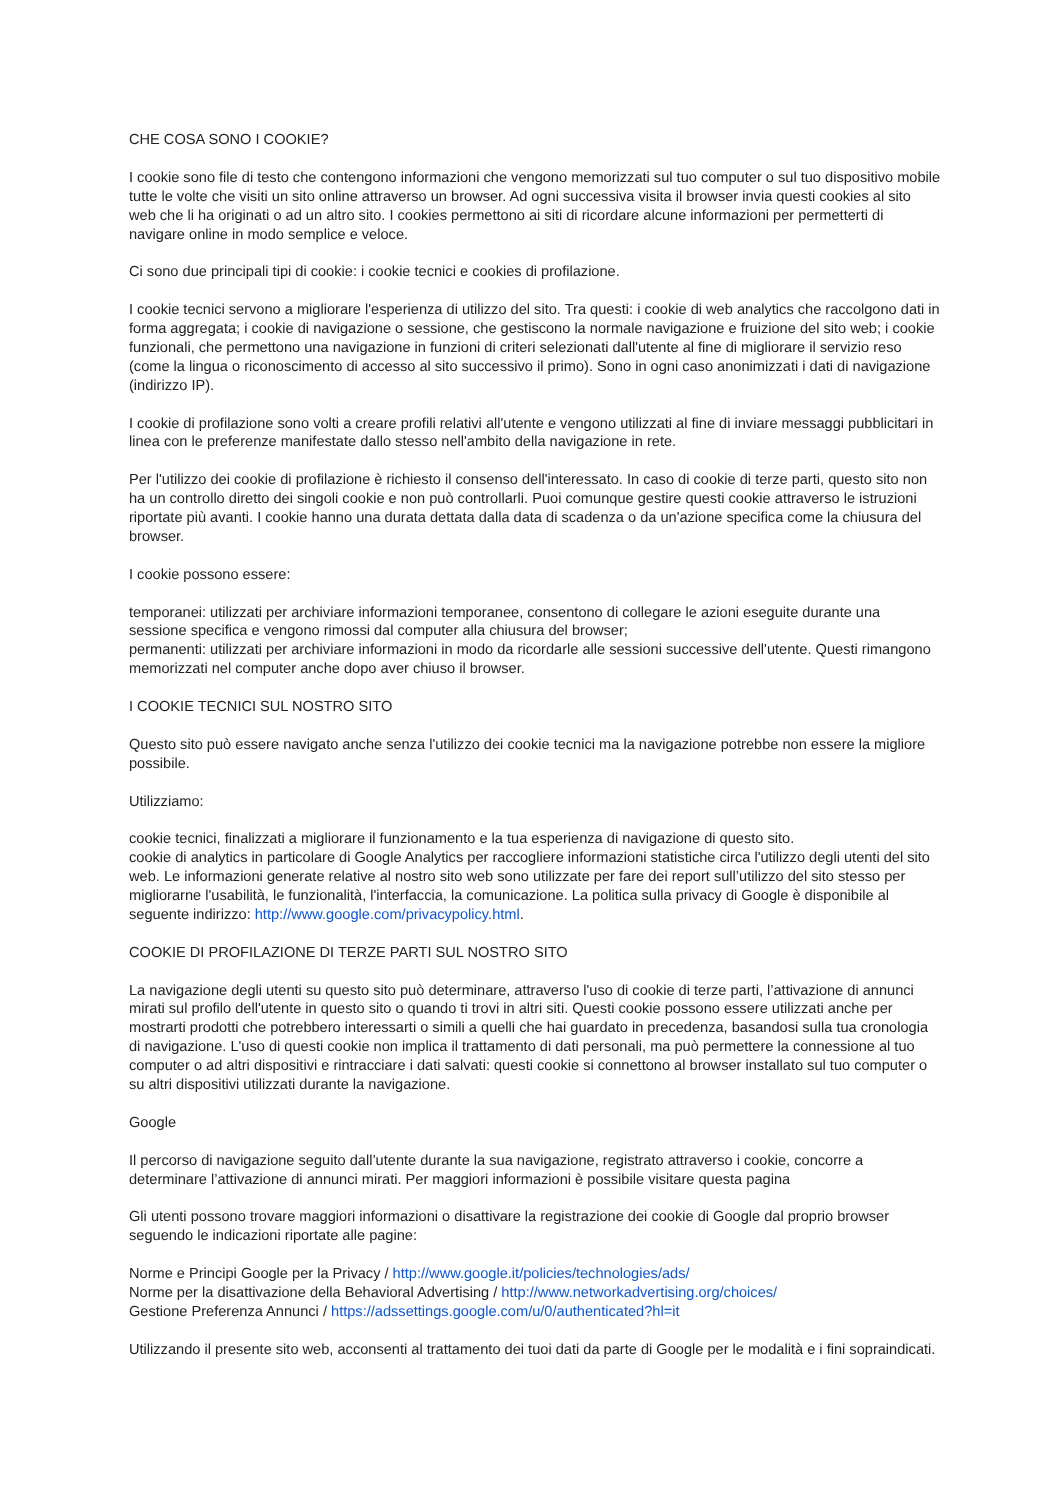CHE COSA SONO I COOKIE?
I cookie sono file di testo che contengono informazioni che vengono memorizzati sul tuo computer o sul tuo dispositivo mobile tutte le volte che visiti un sito online attraverso un browser. Ad ogni successiva visita il browser invia questi cookies al sito web che li ha originati o ad un altro sito. I cookies permettono ai siti di ricordare alcune informazioni per permetterti di navigare online in modo semplice e veloce.
Ci sono due principali tipi di cookie: i cookie tecnici e cookies di profilazione.
I cookie tecnici servono a migliorare l'esperienza di utilizzo del sito. Tra questi: i cookie di web analytics che raccolgono dati in forma aggregata; i cookie di navigazione o sessione, che gestiscono la normale navigazione e fruizione del sito web; i cookie funzionali, che permettono una navigazione in funzioni di criteri selezionati dall'utente al fine di migliorare il servizio reso (come la lingua o riconoscimento di accesso al sito successivo il primo). Sono in ogni caso anonimizzati i dati di navigazione (indirizzo IP).
I cookie di profilazione sono volti a creare profili relativi all'utente e vengono utilizzati al fine di inviare messaggi pubblicitari in linea con le preferenze manifestate dallo stesso nell'ambito della navigazione in rete.
Per l'utilizzo dei cookie di profilazione è richiesto il consenso dell'interessato. In caso di cookie di terze parti, questo sito non ha un controllo diretto dei singoli cookie e non può controllarli. Puoi comunque gestire questi cookie attraverso le istruzioni riportate più avanti. I cookie hanno una durata dettata dalla data di scadenza o da un'azione specifica come la chiusura del browser.
I cookie possono essere:
temporanei: utilizzati per archiviare informazioni temporanee, consentono di collegare le azioni eseguite durante una sessione specifica e vengono rimossi dal computer alla chiusura del browser;
permanenti: utilizzati per archiviare informazioni in modo da ricordarle alle sessioni successive dell'utente. Questi rimangono memorizzati nel computer anche dopo aver chiuso il browser.
I COOKIE TECNICI SUL NOSTRO SITO
Questo sito può essere navigato anche senza l'utilizzo dei cookie tecnici ma la navigazione potrebbe non essere la migliore possibile.
Utilizziamo:
cookie tecnici, finalizzati a migliorare il funzionamento e la tua esperienza di navigazione di questo sito.
cookie di analytics in particolare di Google Analytics per raccogliere informazioni statistiche circa l'utilizzo degli utenti del sito web. Le informazioni generate relative al nostro sito web sono utilizzate per fare dei report sull’utilizzo del sito stesso per migliorarne l'usabilità, le funzionalità, l'interfaccia, la comunicazione. La politica sulla privacy di Google è disponibile al seguente indirizzo: http://www.google.com/privacypolicy.html.
COOKIE DI PROFILAZIONE DI TERZE PARTI SUL NOSTRO SITO
La navigazione degli utenti su questo sito può determinare, attraverso l'uso di cookie di terze parti, l’attivazione di annunci mirati sul profilo dell'utente in questo sito o quando ti trovi in altri siti. Questi cookie possono essere utilizzati anche per mostrarti prodotti che potrebbero interessarti o simili a quelli che hai guardato in precedenza, basandosi sulla tua cronologia di navigazione. L'uso di questi cookie non implica il trattamento di dati personali, ma può permettere la connessione al tuo computer o ad altri dispositivi e rintracciare i dati salvati: questi cookie si connettono al browser installato sul tuo computer o su altri dispositivi utilizzati durante la navigazione.
Google
Il percorso di navigazione seguito dall’utente durante la sua navigazione, registrato attraverso i cookie, concorre a determinare l’attivazione di annunci mirati. Per maggiori informazioni è possibile visitare questa pagina
Gli utenti possono trovare maggiori informazioni o disattivare la registrazione dei cookie di Google dal proprio browser seguendo le indicazioni riportate alle pagine:
Norme e Principi Google per la Privacy / http://www.google.it/policies/technologies/ads/
Norme per la disattivazione della Behavioral Advertising / http://www.networkadvertising.org/choices/
Gestione Preferenza Annunci / https://adssettings.google.com/u/0/authenticated?hl=it
Utilizzando il presente sito web, acconsenti al trattamento dei tuoi dati da parte di Google per le modalità e i fini sopraindicati.